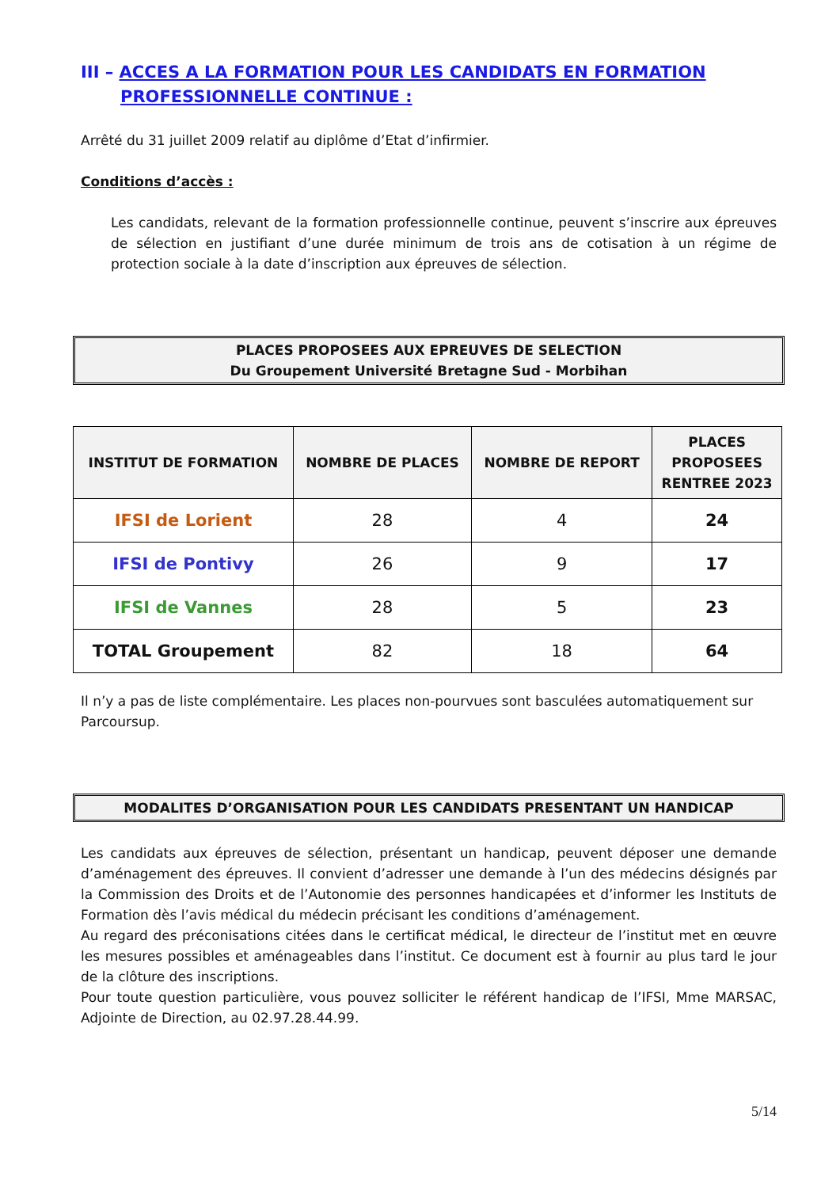III – ACCES A LA FORMATION POUR LES CANDIDATS EN FORMATION
PROFESSIONNELLE CONTINUE :
Arrêté du 31 juillet 2009 relatif au diplôme d’Etat d’infirmier.
Conditions d’accès :
Les candidats, relevant de la formation professionnelle continue, peuvent s’inscrire aux épreuves de sélection en justifiant d’une durée minimum de trois ans de cotisation à un régime de protection sociale à la date d’inscription aux épreuves de sélection.
PLACES PROPOSEES AUX EPREUVES DE SELECTION
Du Groupement Université Bretagne Sud - Morbihan
| INSTITUT DE FORMATION | NOMBRE DE PLACES | NOMBRE DE REPORT | PLACES PROPOSEES RENTREE 2023 |
| --- | --- | --- | --- |
| IFSI de Lorient | 28 | 4 | 24 |
| IFSI de Pontivy | 26 | 9 | 17 |
| IFSI de Vannes | 28 | 5 | 23 |
| TOTAL Groupement | 82 | 18 | 64 |
Il n’y a pas de liste complémentaire. Les places non-pourvues sont basculées automatiquement sur Parcoursup.
MODALITES D’ORGANISATION POUR LES CANDIDATS PRESENTANT UN HANDICAP
Les candidats aux épreuves de sélection, présentant un handicap, peuvent déposer une demande d’aménagement des épreuves. Il convient d’adresser une demande à l’un des médecins désignés par la Commission des Droits et de l’Autonomie des personnes handicapées et d’informer les Instituts de Formation dès l’avis médical du médecin précisant les conditions d’aménagement.
Au regard des préconisations citées dans le certificat médical, le directeur de l’institut met en œuvre les mesures possibles et aménageables dans l’institut. Ce document est à fournir au plus tard le jour de la clôture des inscriptions.
Pour toute question particulière, vous pouvez solliciter le référent handicap de l’IFSI, Mme MARSAC, Adjointe de Direction, au 02.97.28.44.99.
5/14